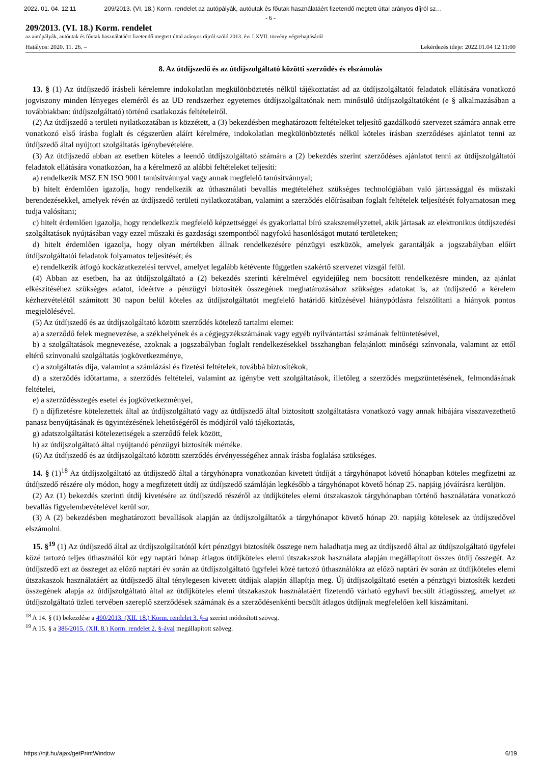2022. 01. 04. 12:11 209/2013. (VI. 18.) Korm. rendelet az autópályák, autóutak és főutak használatáért fizetendő megtett úttal arányos díjról sz…
- 6 -
209/2013. (VI. 18.) Korm. rendelet
az autópályák, autóutak és főutak használatáért fizetendő megtett úttal arányos díjról szóló 2013. évi LXVII. törvény végrehajtásáról
Hatályos: 2020. 11. 26. – Lekérdezés ideje: 2022.01.04 12:11:00
8. Az útdíjszedő és az útdíjszolgáltató közötti szerződés és elszámolás
13. § (1) Az útdíjszedő írásbeli kérelemre indokolatlan megkülönböztetés nélkül tájékoztatást ad az útdíjszolgáltatói feladatok ellátására vonatkozó jogviszony minden lényeges eleméről és az UD rendszerhez egyetemes útdíjszolgáltatónak nem minősülő útdíjszolgáltatóként (e § alkalmazásában a továbbiakban: útdíjszolgáltató) történő csatlakozás feltételeiről.
(2) Az útdíjszedő a területi nyilatkozatában is közzétett, a (3) bekezdésben meghatározott feltételeket teljesítő gazdálkodó szervezet számára annak erre vonatkozó első írásba foglalt és cégszerűen aláírt kérelmére, indokolatlan megkülönböztetés nélkül köteles írásban szerződéses ajánlatot tenni az útdíjszedő által nyújtott szolgáltatás igénybevételére.
(3) Az útdíjszedő abban az esetben köteles a leendő útdíjszolgáltató számára a (2) bekezdés szerint szerződéses ajánlatot tenni az útdíjszolgáltatói feladatok ellátására vonatkozóan, ha a kérelmező az alábbi feltételeket teljesíti:
a) rendelkezik MSZ EN ISO 9001 tanúsítvánnyal vagy annak megfelelő tanúsítvánnyal;
b) hitelt érdemlően igazolja, hogy rendelkezik az úthasználati bevallás megtételéhez szükséges technológiában való jártassággal és műszaki berendezésekkel, amelyek révén az útdíjszedő területi nyilatkozatában, valamint a szerződés előírásaiban foglalt feltételek teljesítését folyamatosan meg tudja valósítani;
c) hitelt érdemlően igazolja, hogy rendelkezik megfelelő képzettséggel és gyakorlattal bíró szakszemélyzettel, akik jártasak az elektronikus útdíjszedési szolgáltatások nyújtásában vagy ezzel műszaki és gazdasági szempontból nagyfokú hasonlóságot mutató területeken;
d) hitelt érdemlően igazolja, hogy olyan mértékben állnak rendelkezésére pénzügyi eszközök, amelyek garantálják a jogszabályban előírt útdíjszolgáltatói feladatok folyamatos teljesítését; és
e) rendelkezik átfogó kockázatkezelési tervvel, amelyet legalább kétévente független szakértő szervezet vizsgál felül.
(4) Abban az esetben, ha az útdíjszolgáltató a (2) bekezdés szerinti kérelmével egyidejűleg nem bocsátott rendelkezésre minden, az ajánlat elkészítéséhez szükséges adatot, ideértve a pénzügyi biztosíték összegének meghatározásához szükséges adatokat is, az útdíjszedő a kérelem kézhezvételétől számított 30 napon belül köteles az útdíjszolgáltatót megfelelő határidő kitűzésével hiánypótlásra felszólítani a hiányok pontos megjelölésével.
(5) Az útdíjszedő és az útdíjszolgáltató közötti szerződés kötelező tartalmi elemei:
a) a szerződő felek megnevezése, a székhelyének és a cégjegyzékszámának vagy egyéb nyilvántartási számának feltüntetésével,
b) a szolgáltatások megnevezése, azoknak a jogszabályban foglalt rendelkezésekkel összhangban felajánlott minőségi színvonala, valamint az ettől eltérő színvonalú szolgáltatás jogkövetkezménye,
c) a szolgáltatás díja, valamint a számlázási és fizetési feltételek, továbbá biztosítékok,
d) a szerződés időtartama, a szerződés feltételei, valamint az igénybe vett szolgáltatások, illetőleg a szerződés megszüntetésének, felmondásának feltételei,
e) a szerződésszegés esetei és jogkövetkezményei,
f) a díjfizetésre kötelezettek által az útdíjszolgáltató vagy az útdíjszedő által biztosított szolgáltatásra vonatkozó vagy annak hibájára visszavezethető panasz benyújtásának és ügyintézésének lehetőségéről és módjáról való tájékoztatás,
g) adatszolgáltatási kötelezettségek a szerződő felek között,
h) az útdíjszolgáltató által nyújtandó pénzügyi biztosíték mértéke.
(6) Az útdíjszedő és az útdíjszolgáltató közötti szerződés érvényességéhez annak írásba foglalása szükséges.
14. § (1)<sup>18</sup> Az útdíjszolgáltató az útdíjszedő által a tárgyhónapra vonatkozóan kivetett útdíját a tárgyhónapot követő hónapban köteles megfizetni az útdíjszedő részére oly módon, hogy a megfizetett útdíj az útdíjszedő számláján legkésőbb a tárgyhónapot követő hónap 25. napjáig jóváírásra kerüljön.
(2) Az (1) bekezdés szerinti útdíj kivetésére az útdíjszedő részéről az útdíjköteles elemi útszakaszok tárgyhónapban történő használatára vonatkozó bevallás figyelembevételével kerül sor.
(3) A (2) bekezdésben meghatározott bevallások alapján az útdíjszolgáltatók a tárgyhónapot követő hónap 20. napjáig kötelesek az útdíjszedővel elszámolni.
15. §<sup>19</sup> (1) Az útdíjszedő által az útdíjszolgáltatótól kért pénzügyi biztosíték összege nem haladhatja meg az útdíjszedő által az útdíjszolgáltató ügyfelei közé tartozó teljes úthasználói kör egy naptári hónap átlagos útdíjköteles elemi útszakaszok használata alapján megállapított összes útdíj összegét. Az útdíjszedő ezt az összeget az előző naptári év során az útdíjszolgáltató ügyfelei közé tartozó úthasználókra az előző naptári év során az útdíjköteles elemi útszakaszok használatáért az útdíjszedő által ténylegesen kivetett útdíjak alapján állapítja meg. Új útdíjszolgáltató esetén a pénzügyi biztosíték kezdeti összegének alapja az útdíjszolgáltató által az útdíjköteles elemi útszakaszok használatáért fizetendő várható egyhavi becsült átlagösszeg, amelyet az útdíjszolgáltató üzleti tervében szereplő szerződések számának és a szerződésenkénti becsült átlagos útdíjnak megfelelően kell kiszámítani.
<sup>18</sup> A 14. § (1) bekezdése a 490/2013. (XII. 18.) Korm. rendelet 3. §-a szerint módosított szöveg.
<sup>19</sup> A 15. § a 386/2015. (XII. 8.) Korm. rendelet 2. §-ával megállapított szöveg.
https://njt.hu/ajax/getPrintWindow 6/19